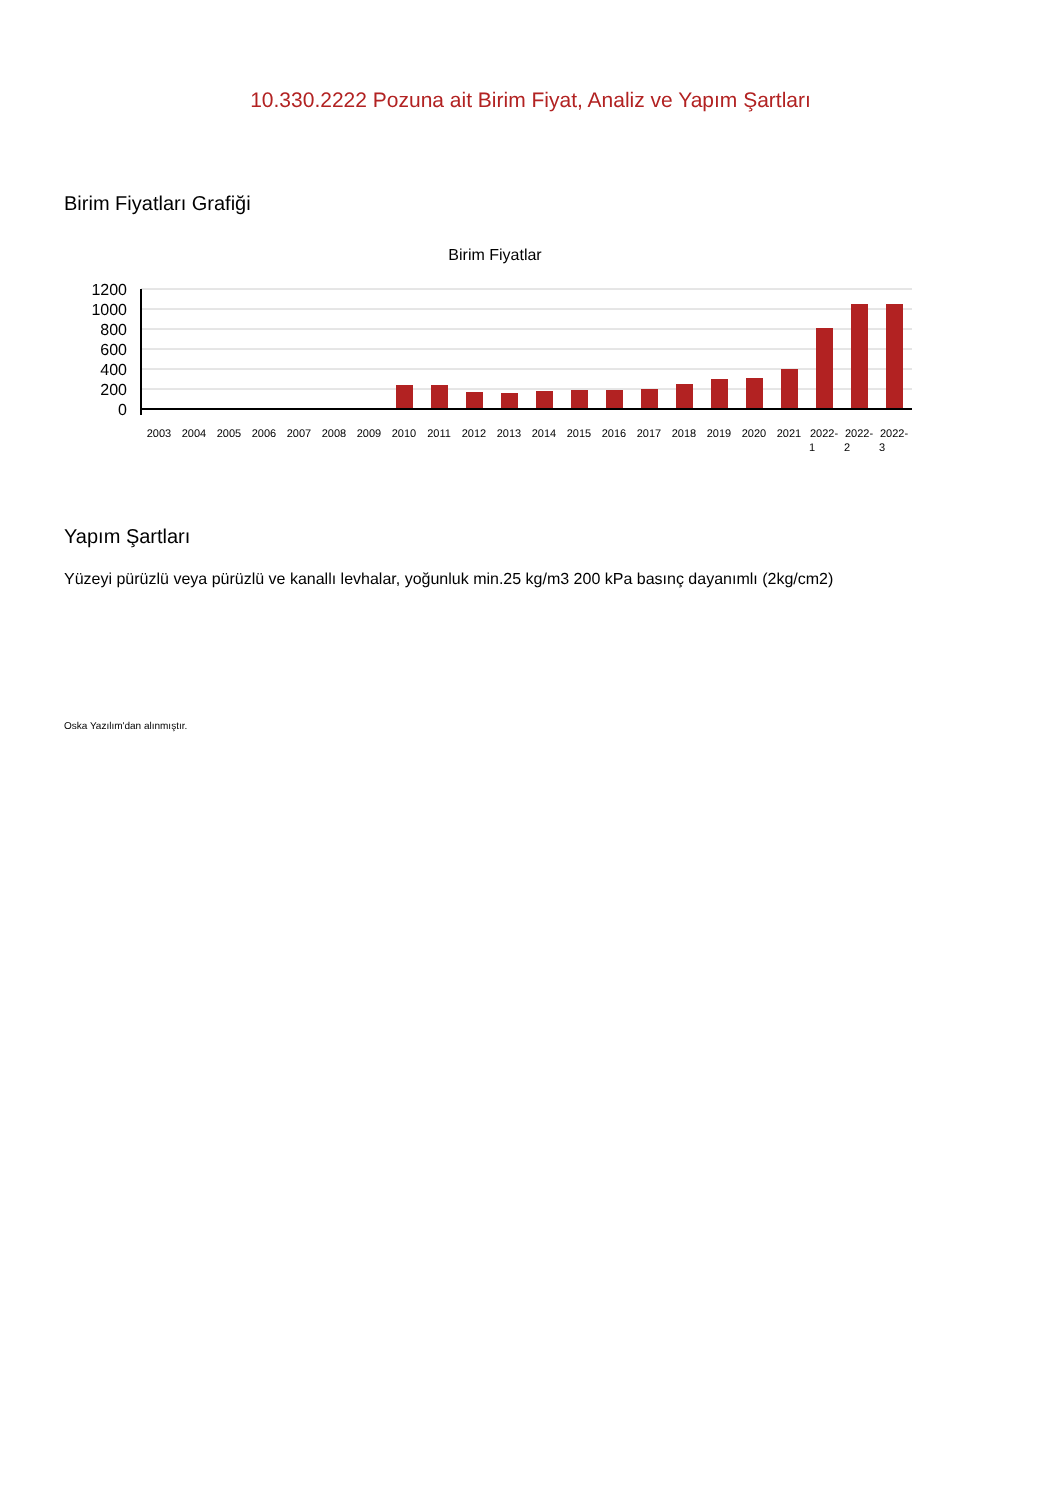10.330.2222 Pozuna ait Birim Fiyat, Analiz ve Yapım Şartları
Birim Fiyatları Grafiği
Birim Fiyatlar
1200
1000
800
600
400
200
0
2003
2004
2005
2006
2007
2008
2009
2010
2011
2012
2013
2014
2015
2016
2017
2018
2019
2020
2021
2022-
2022-
2022-
1
2
3
Yapım Şartları
Yüzeyi pürüzlü veya pürüzlü ve kanallı levhalar, yoğunluk min.25 kg/m3 200 kPa basınç dayanımlı (2kg/cm2)
Oska Yazılım'dan alınmıştır.